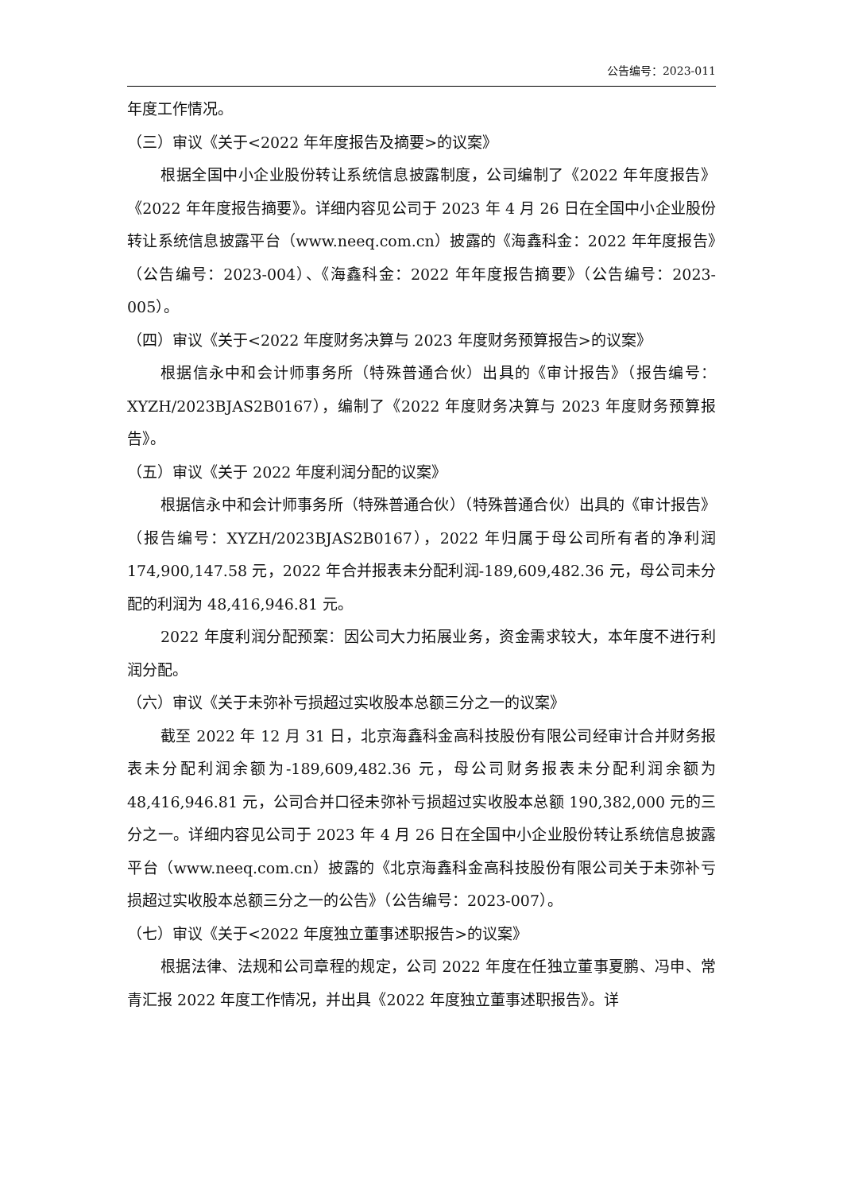公告编号：2023-011
年度工作情况。
（三）审议《关于<2022 年年度报告及摘要>的议案》
根据全国中小企业股份转让系统信息披露制度，公司编制了《2022 年年度报告》《2022 年年度报告摘要》。详细内容见公司于 2023 年 4 月 26 日在全国中小企业股份转让系统信息披露平台（www.neeq.com.cn）披露的《海鑫科金：2022 年年度报告》（公告编号：2023-004）、《海鑫科金：2022 年年度报告摘要》（公告编号：2023-005）。
（四）审议《关于<2022 年度财务决算与 2023 年度财务预算报告>的议案》
根据信永中和会计师事务所（特殊普通合伙）出具的《审计报告》（报告编号：XYZH/2023BJAS2B0167），编制了《2022 年度财务决算与 2023 年度财务预算报告》。
（五）审议《关于 2022 年度利润分配的议案》
根据信永中和会计师事务所（特殊普通合伙）（特殊普通合伙）出具的《审计报告》（报告编号：XYZH/2023BJAS2B0167），2022 年归属于母公司所有者的净利润 174,900,147.58 元，2022 年合并报表未分配利润-189,609,482.36 元，母公司未分配的利润为 48,416,946.81 元。
2022 年度利润分配预案：因公司大力拓展业务，资金需求较大，本年度不进行利润分配。
（六）审议《关于未弥补亏损超过实收股本总额三分之一的议案》
截至 2022 年 12 月 31 日，北京海鑫科金高科技股份有限公司经审计合并财务报表未分配利润余额为-189,609,482.36 元，母公司财务报表未分配利润余额为 48,416,946.81 元，公司合并口径未弥补亏损超过实收股本总额 190,382,000 元的三分之一。详细内容见公司于 2023 年 4 月 26 日在全国中小企业股份转让系统信息披露平台（www.neeq.com.cn）披露的《北京海鑫科金高科技股份有限公司关于未弥补亏损超过实收股本总额三分之一的公告》（公告编号：2023-007）。
（七）审议《关于<2022 年度独立董事述职报告>的议案》
根据法律、法规和公司章程的规定，公司 2022 年度在任独立董事夏鹏、冯申、常青汇报 2022 年度工作情况，并出具《2022 年度独立董事述职报告》。详